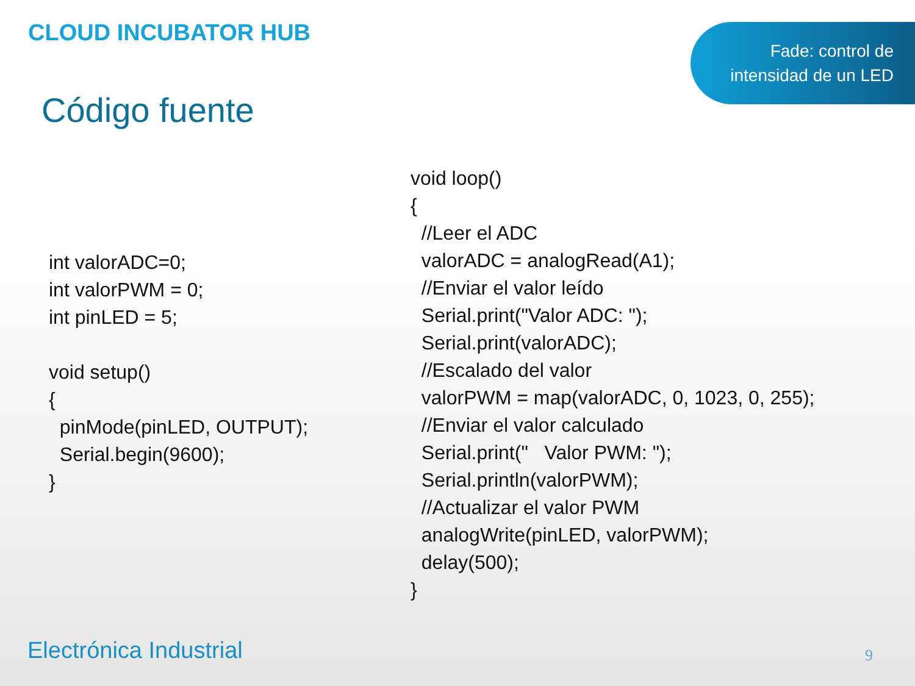CLOUD INCUBATOR HUB
Fade: control de
intensidad de un LED
Código fuente
int valorADC=0; int valorPWM = 0; int pinLED = 5; void setup() { pinMode(pinLED, OUTPUT); Serial.begin(9600); }
void loop() { //Leer el ADC valorADC = analogRead(A1); //Enviar el valor leído Serial.print("Valor ADC: "); Serial.print(valorADC); //Escalado del valor valorPWM = map(valorADC, 0, 1023, 0, 255); //Enviar el valor calculado Serial.print(" Valor PWM: "); Serial.println(valorPWM); //Actualizar el valor PWM analogWrite(pinLED, valorPWM); delay(500); }
Electrónica Industrial 9